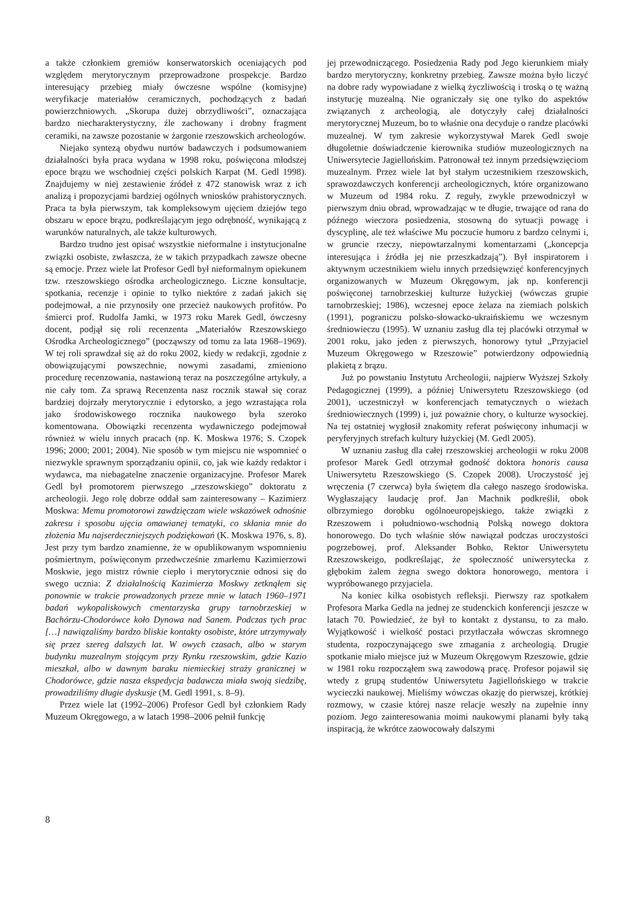a także członkiem gremiów konserwatorskich oceniających pod względem merytorycznym przeprowadzone prospekcje. Bardzo interesujący przebieg miały ówczesne wspólne (komisyjne) weryfikacje materiałów ceramicznych, pochodzących z badań powierzchniowych. „Skorupa dużej obrzydliwości”, oznaczająca bardzo niecharakterystyczny, źle zachowany i drobny fragment ceramiki, na zawsze pozostanie w żargonie rzeszowskich archeologów.
Niejako syntezą obydwu nurtów badawczych i podsumowaniem działalności była praca wydana w 1998 roku, poświęcona młodszej epoce brązu we wschodniej części polskich Karpat (M. Gedl 1998). Znajdujemy w niej zestawienie źródeł z 472 stanowisk wraz z ich analizą i propozycjami bardziej ogólnych wniosków prahistorycznych. Praca ta była pierwszym, tak kompleksowym ujęciem dziejów tego obszaru w epoce brązu, podkreślającym jego odrębność, wynikającą z warunków naturalnych, ale także kulturowych.
Bardzo trudno jest opisać wszystkie nieformalne i instytucjonalne związki osobiste, zwłaszcza, że w takich przypadkach zawsze obecne są emocje. Przez wiele lat Profesor Gedl był nieformalnym opiekunem tzw. rzeszowskiego ośrodka archeologicznego. Liczne konsultacje, spotkania, recenzje i opinie to tylko niektóre z zadań jakich się podejmował, a nie przynosiły one przecież naukowych profitów. Po śmierci prof. Rudolfa Jamki, w 1973 roku Marek Gedl, ówczesny docent, podjął się roli recenzenta „Materiałów Rzeszowskiego Ośrodka Archeologicznego” (począwszy od tomu za lata 1968–1969). W tej roli sprawdzał się aż do roku 2002, kiedy w redakcji, zgodnie z obowiązującymi powszechnie, nowymi zasadami, zmieniono procedurę recenzowania, nastawioną teraz na poszczególne artykuły, a nie cały tom. Za sprawą Recenzenta nasz rocznik stawał się coraz bardziej dojrzały merytorycznie i edytorsko, a jego wzrastająca rola jako środowiskowego rocznika naukowego była szeroko komentowana. Obowiązki recenzenta wydawniczego podejmował również w wielu innych pracach (np. K. Moskwa 1976; S. Czopek 1996; 2000; 2001; 2004). Nie sposób w tym miejscu nie wspomnieć o niezwykle sprawnym sporządzaniu opinii, co, jak wie każdy redaktor i wydawca, ma niebagatelne znaczenie organizacyjne. Profesor Marek Gedl był promotorem pierwszego „rzeszowskiego” doktoratu z archeologii. Jego rolę dobrze oddał sam zainteresowany – Kazimierz Moskwa: Memu promotorowi zawdzięczam wiele wskazówek odnośnie zakresu i sposobu ujęcia omawianej tematyki, co skłania mnie do złożenia Mu najserdeczniejszych podziękowań (K. Moskwa 1976, s. 8). Jest przy tym bardzo znamienne, że w opublikowanym wspomnieniu pośmiertnym, poświęconym przedwcześnie zmarłemu Kazimierzowi Moskwie, jego mistrz równie ciepło i merytorycznie odnosi się do swego ucznia: Z działalnością Kazimierza Moskwy zetknąłem się ponownie w trakcie prowadzonych przeze mnie w latach 1960–1971 badań wykopaliskowych cmentarzyska grupy tarnobrzeskiej w Bachórzu-Chodorówce koło Dynowa nad Sanem. Podczas tych prac […] nawiązaliśmy bardzo bliskie kontakty osobiste, które utrzymywały się przez szereg dalszych lat. W owych czasach, albo w starym budynku muzealnym stojącym przy Rynku rzeszowskim, gdzie Kazio mieszkał, albo w dawnym baraku niemieckiej straży granicznej w Chodorówce, gdzie nasza ekspedycja badawcza miała swoją siedzibę, prowadziliśmy długie dyskusje (M. Gedl 1991, s. 8–9).
Przez wiele lat (1992–2006) Profesor Gedl był członkiem Rady Muzeum Okręgowego, a w latach 1998–2006 pełnił funkcję
jej przewodniczącego. Posiedzenia Rady pod Jego kierunkiem miały bardzo merytoryczny, konkretny przebieg. Zawsze można było liczyć na dobre rady wypowiadane z wielką życzliwością i troską o tę ważną instytucję muzealną. Nie ograniczały się one tylko do aspektów związanych z archeologią, ale dotyczyły całej działalności merytorycznej Muzeum, bo to właśnie ona decyduje o randze placówki muzealnej. W tym zakresie wykorzystywał Marek Gedl swoje długoletnie doświadczenie kierownika studiów muzeologicznych na Uniwersytecie Jagiellońskim. Patronował też innym przedsięwzięciom muzealnym. Przez wiele lat był stałym uczestnikiem rzeszowskich, sprawozdawczych konferencji archeologicznych, które organizowano w Muzeum od 1984 roku. Z reguły, zwykle przewodniczył w pierwszym dniu obrad, wprowadzając w te długie, trwające od rana do późnego wieczora posiedzenia, stosowną do sytuacji powagę i dyscyplinę, ale też właściwe Mu poczucie humoru z bardzo celnymi i, w gruncie rzeczy, niepowtarzalnymi komentarzami („koncepcja interesująca i źródła jej nie przeszkadzają”). Był inspiratorem i aktywnym uczestnikiem wielu innych przedsięwzięć konferencyjnych organizowanych w Muzeum Okręgowym, jak np. konferencji poświęconej tarnobrzeskiej kulturze łużyckiej (wówczas grupie tarnobrzeskiej; 1986), wczesnej epoce żelaza na ziemiach polskich (1991), pograniczu polsko-słowacko-ukraińskiemu we wczesnym średniowieczu (1995). W uznaniu zasług dla tej placówki otrzymał w 2001 roku, jako jeden z pierwszych, honorowy tytuł „Przyjaciel Muzeum Okręgowego w Rzeszowie” potwierdzony odpowiednią plakietą z brązu.
Już po powstaniu Instytutu Archeologii, najpierw Wyższej Szkoły Pedagogicznej (1999), a później Uniwersytetu Rzeszowskiego (od 2001), uczestniczył w konferencjach tematycznych o wieżach średniowiecznych (1999) i, już poważnie chory, o kulturze wysockiej. Na tej ostatniej wygłosił znakomity referat poświęcony inhumacji w peryferyjnych strefach kultury łużyckiej (M. Gedl 2005).
W uznaniu zasług dla całej rzeszowskiej archeologii w roku 2008 profesor Marek Gedl otrzymał godność doktora honoris causa Uniwersytetu Rzeszowskiego (S. Czopek 2008). Uroczystość jej wręczenia (7 czerwca) była świętem dla całego naszego środowiska. Wygłaszający laudację prof. Jan Machnik podkreślił, obok olbrzymiego dorobku ogólnoeuropejskiego, także związki z Rzeszowem i południowo-wschodnią Polską nowego doktora honorowego. Do tych właśnie słów nawiązał podczas uroczystości pogrzebowej, prof. Aleksander Bobko, Rektor Uniwersytetu Rzeszowskeigo, podkreślając, że społeczność uniwersytecka z głębokim żalem żegna swego doktora honorowego, mentora i wypróbowanego przyjaciela.
Na koniec kilka osobistych refleksji. Pierwszy raz spotkałem Profesora Marka Gedla na jednej ze studenckich konferencji jeszcze w latach 70. Powiedzieć, że był to kontakt z dystansu, to za mało. Wyjątkowość i wielkość postaci przytłaczała wówczas skromnego studenta, rozpoczynającego swe zmagania z archeologią. Drugie spotkanie miało miejsce już w Muzeum Okręgowym Rzeszowie, gdzie w 1981 roku rozpocząłem swą zawodową pracę. Profesor pojawił się wtedy z grupą studentów Uniwersytetu Jagiellońskiego w trakcie wycieczki naukowej. Mieliśmy wówczas okazję do pierwszej, krótkiej rozmowy, w czasie której nasze relacje weszły na zupełnie inny poziom. Jego zainteresowania moimi naukowymi planami były taką inspiracją, że wkrótce zaowocowały dalszymi
8